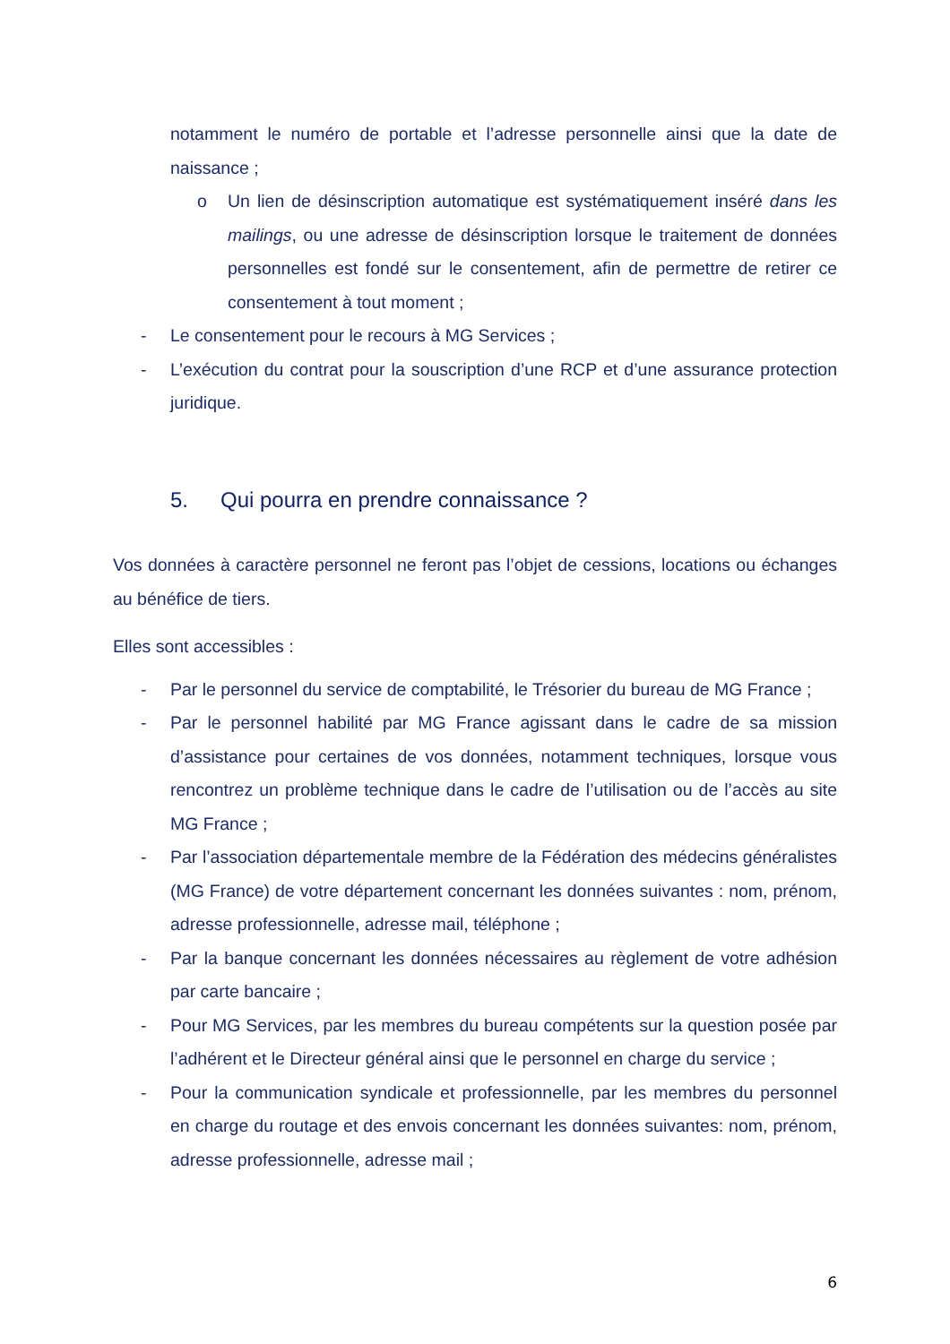notamment le numéro de portable et l’adresse personnelle ainsi que la date de naissance ;
o Un lien de désinscription automatique est systématiquement inséré dans les mailings, ou une adresse de désinscription lorsque le traitement de données personnelles est fondé sur le consentement, afin de permettre de retirer ce consentement à tout moment ;
- Le consentement pour le recours à MG Services ;
- L’exécution du contrat pour la souscription d’une RCP et d’une assurance protection juridique.
5. Qui pourra en prendre connaissance ?
Vos données à caractère personnel ne feront pas l’objet de cessions, locations ou échanges au bénéfice de tiers.
Elles sont accessibles :
- Par le personnel du service de comptabilité, le Trésorier du bureau de MG France ;
- Par le personnel habilité par MG France agissant dans le cadre de sa mission d’assistance pour certaines de vos données, notamment techniques, lorsque vous rencontrez un problème technique dans le cadre de l’utilisation ou de l’accès au site MG France ;
- Par l’association départementale membre de la Fédération des médecins généralistes (MG France) de votre département concernant les données suivantes : nom, prénom, adresse professionnelle, adresse mail, téléphone ;
- Par la banque concernant les données nécessaires au règlement de votre adhésion par carte bancaire ;
- Pour MG Services, par les membres du bureau compétents sur la question posée par l’adhérent et le Directeur général ainsi que le personnel en charge du service ;
- Pour la communication syndicale et professionnelle, par les membres du personnel en charge du routage et des envois concernant les données suivantes: nom, prénom, adresse professionnelle, adresse mail ;
6